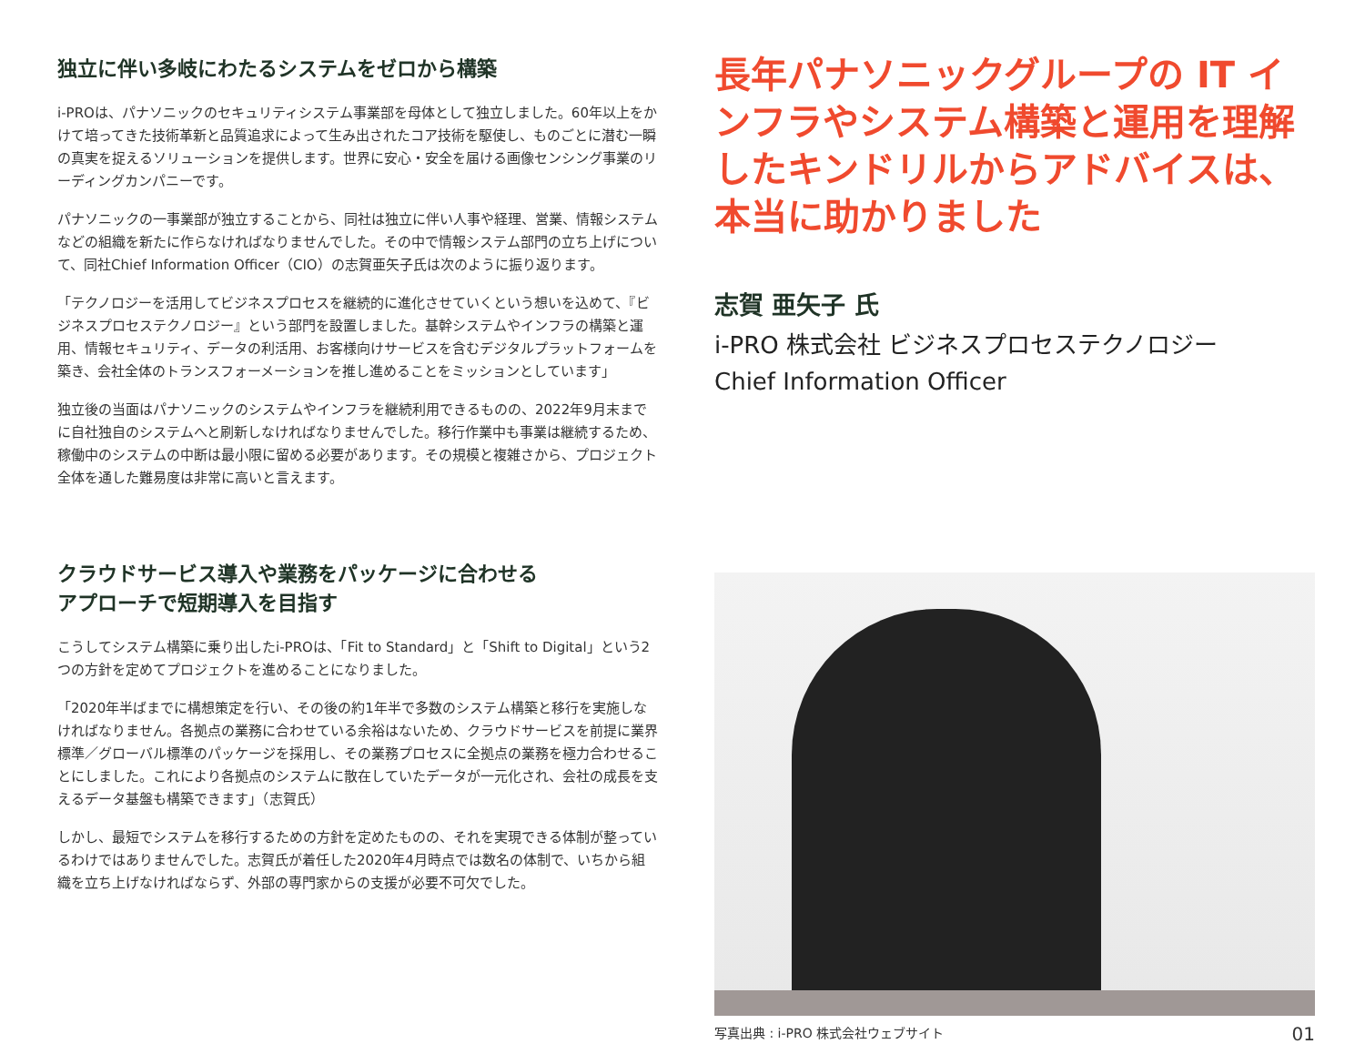独立に伴い多岐にわたるシステムをゼロから構築
i-PROは、パナソニックのセキュリティシステム事業部を母体として独立しました。60年以上をかけて培ってきた技術革新と品質追求によって生み出されたコア技術を駆使し、ものごとに潜む一瞬の真実を捉えるソリューションを提供します。世界に安心・安全を届ける画像センシング事業のリーディングカンパニーです。
パナソニックの一事業部が独立することから、同社は独立に伴い人事や経理、営業、情報システムなどの組織を新たに作らなければなりませんでした。その中で情報システム部門の立ち上げについて、同社Chief Information Officer（CIO）の志賀亜矢子氏は次のように振り返ります。
「テクノロジーを活用してビジネスプロセスを継続的に進化させていくという想いを込めて、『ビジネスプロセステクノロジー』という部門を設置しました。基幹システムやインフラの構築と運用、情報セキュリティ、データの利活用、お客様向けサービスを含むデジタルプラットフォームを築き、会社全体のトランスフォーメーションを推し進めることをミッションとしています」
独立後の当面はパナソニックのシステムやインフラを継続利用できるものの、2022年9月末までに自社独自のシステムへと刷新しなければなりませんでした。移行作業中も事業は継続するため、稼働中のシステムの中断は最小限に留める必要があります。その規模と複雑さから、プロジェクト全体を通した難易度は非常に高いと言えます。
クラウドサービス導入や業務をパッケージに合わせる
アプローチで短期導入を目指す
こうしてシステム構築に乗り出したi-PROは、「Fit to Standard」と「Shift to Digital」という2つの方針を定めてプロジェクトを進めることになりました。
「2020年半ばまでに構想策定を行い、その後の約1年半で多数のシステム構築と移行を実施しなければなりません。各拠点の業務に合わせている余裕はないため、クラウドサービスを前提に業界標準／グローバル標準のパッケージを採用し、その業務プロセスに全拠点の業務を極力合わせることにしました。これにより各拠点のシステムに散在していたデータが一元化され、会社の成長を支えるデータ基盤も構築できます」（志賀氏）
しかし、最短でシステムを移行するための方針を定めたものの、それを実現できる体制が整っているわけではありませんでした。志賀氏が着任した2020年4月時点では数名の体制で、いちから組織を立ち上げなければならず、外部の専門家からの支援が必要不可欠でした。
長年パナソニックグループの IT インフラやシステム構築と運用を理解したキンドリルからアドバイスは、本当に助かりました
志賀 亜矢子 氏
i-PRO 株式会社 ビジネスプロセステクノロジー
Chief Information Officer
写真出典 : i-PRO 株式会社ウェブサイト 01